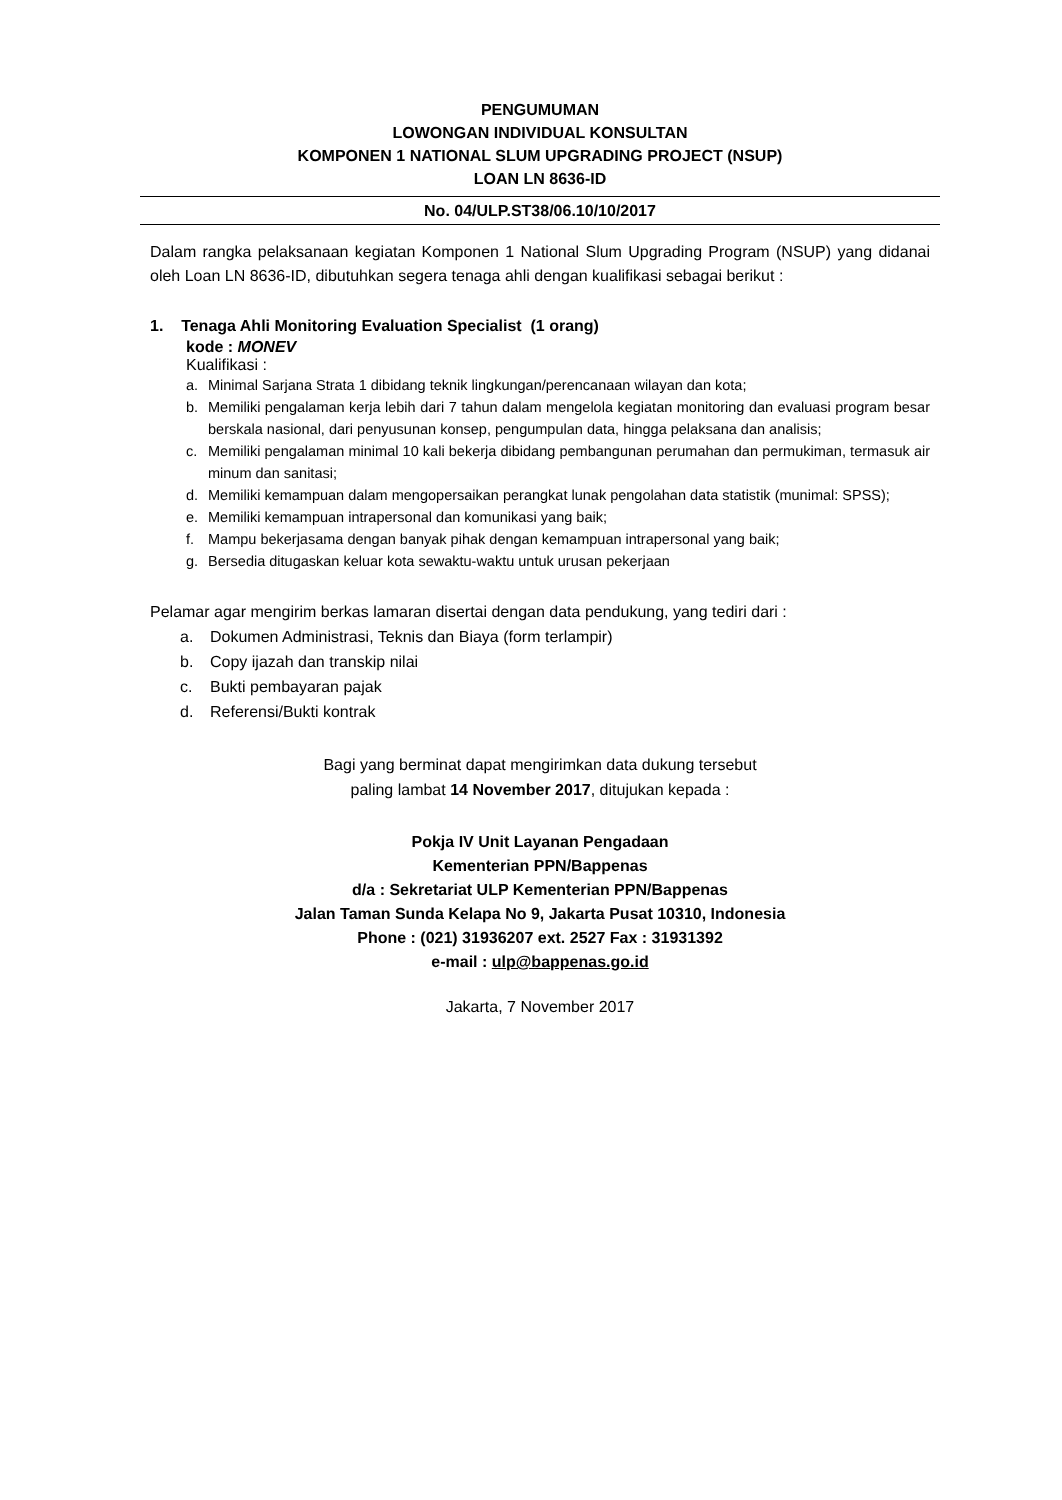PENGUMUMAN
LOWONGAN INDIVIDUAL KONSULTAN
KOMPONEN 1 NATIONAL SLUM UPGRADING PROJECT (NSUP)
LOAN LN 8636-ID
No. 04/ULP.ST38/06.10/10/2017
Dalam rangka pelaksanaan kegiatan Komponen 1 National Slum Upgrading Program (NSUP) yang didanai oleh Loan LN 8636-ID, dibutuhkan segera tenaga ahli dengan kualifikasi sebagai berikut :
1. Tenaga Ahli Monitoring Evaluation Specialist (1 orang)
kode : MONEV
Kualifikasi :
a. Minimal Sarjana Strata 1 dibidang teknik lingkungan/perencanaan wilayan dan kota;
b. Memiliki pengalaman kerja lebih dari 7 tahun dalam mengelola kegiatan monitoring dan evaluasi program besar berskala nasional, dari penyusunan konsep, pengumpulan data, hingga pelaksana dan analisis;
c. Memiliki pengalaman minimal 10 kali bekerja dibidang pembangunan perumahan dan permukiman, termasuk air minum dan sanitasi;
d. Memiliki kemampuan dalam mengopersaikan perangkat lunak pengolahan data statistik (munimal: SPSS);
e. Memiliki kemampuan intrapersonal dan komunikasi yang baik;
f. Mampu bekerjasama dengan banyak pihak dengan kemampuan intrapersonal yang baik;
g. Bersedia ditugaskan keluar kota sewaktu-waktu untuk urusan pekerjaan
Pelamar agar mengirim berkas lamaran disertai dengan data pendukung, yang tediri dari :
a. Dokumen Administrasi, Teknis dan Biaya (form terlampir)
b. Copy ijazah dan transkip nilai
c. Bukti pembayaran pajak
d. Referensi/Bukti kontrak
Bagi yang berminat dapat mengirimkan data dukung tersebut
paling lambat 14 November 2017, ditujukan kepada :
Pokja IV Unit Layanan Pengadaan
Kementerian PPN/Bappenas
d/a : Sekretariat ULP Kementerian PPN/Bappenas
Jalan Taman Sunda Kelapa No 9, Jakarta Pusat 10310, Indonesia
Phone : (021) 31936207 ext. 2527 Fax : 31931392
e-mail : ulp@bappenas.go.id
Jakarta, 7 November 2017